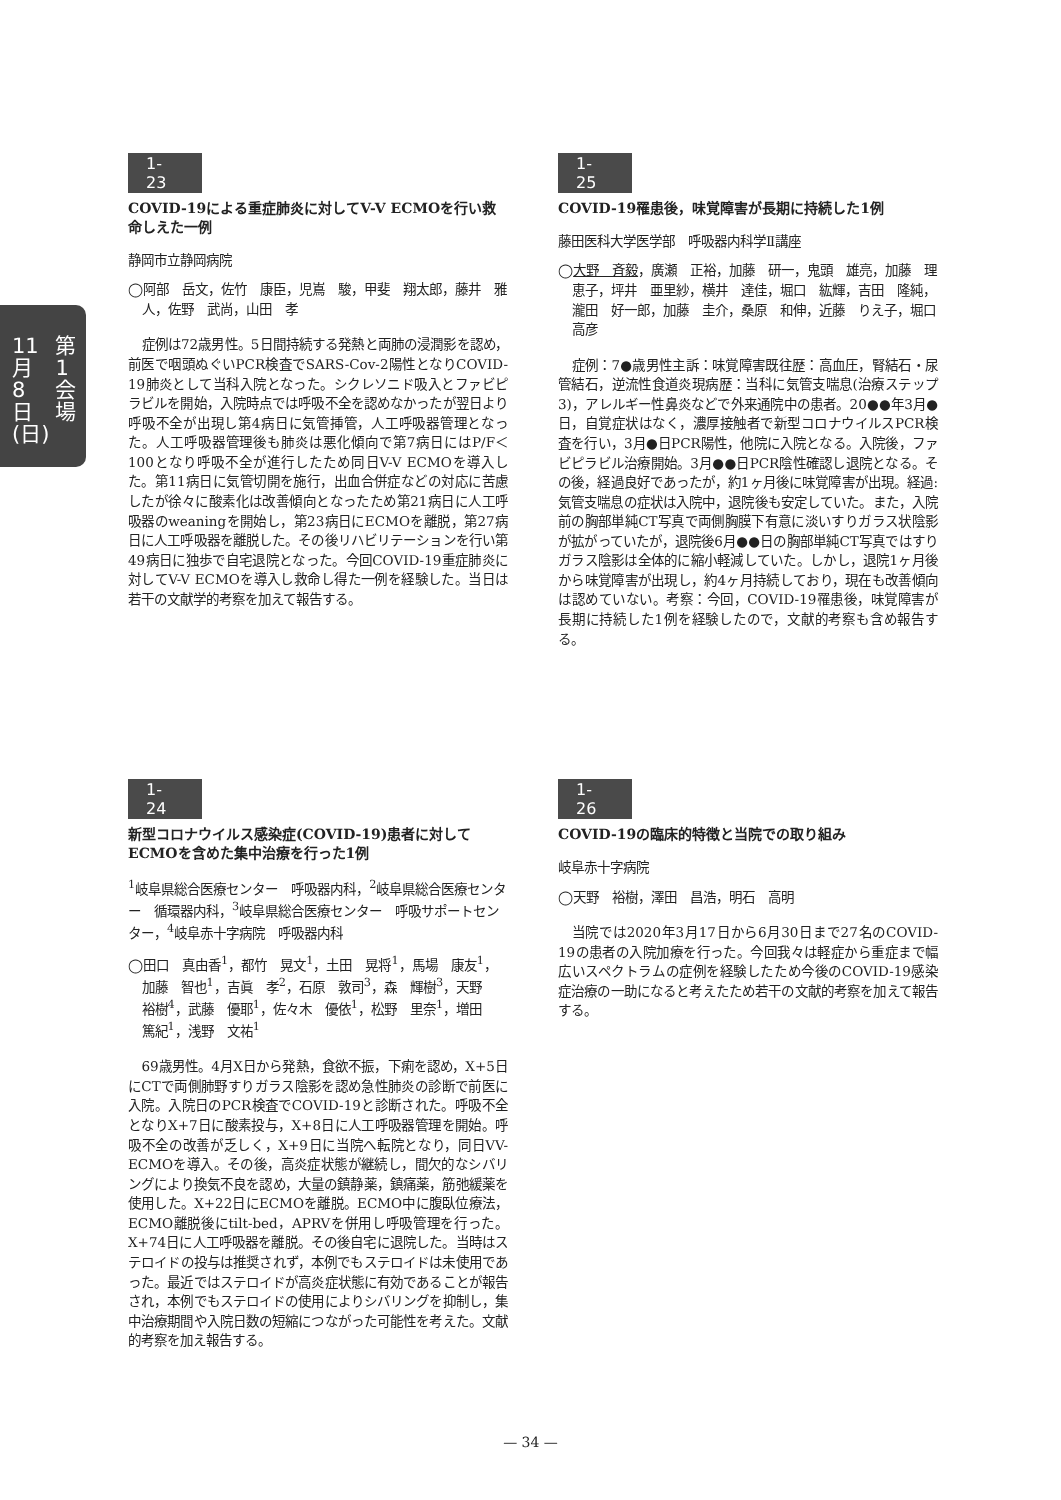11
月
8
日
(日)
第
1
会
場
1-23
COVID-19による重症肺炎に対してV-V ECMOを行い救命しえた一例
静岡市立静岡病院
◯阿部　岳文，佐竹　康臣，児嶌　駿，甲斐　翔太郎，藤井　雅人，佐野　武尚，山田　孝
症例は72歳男性。5日間持続する発熱と両肺の浸潤影を認め，前医で咽頭ぬぐいPCR検査でSARS-Cov-2陽性となりCOVID-19肺炎として当科入院となった。シクレソニド吸入とファビピラビルを開始，入院時点では呼吸不全を認めなかったが翌日より呼吸不全が出現し第4病日に気管挿管，人工呼吸器管理となった。人工呼吸器管理後も肺炎は悪化傾向で第7病日にはP/F＜100となり呼吸不全が進行したため同日V-V ECMOを導入した。第11病日に気管切開を施行，出血合併症などの対応に苦慮したが徐々に酸素化は改善傾向となったため第21病日に人工呼吸器のweaningを開始し，第23病日にECMOを離脱，第27病日に人工呼吸器を離脱した。その後リハビリテーションを行い第49病日に独歩で自宅退院となった。今回COVID-19重症肺炎に対してV-V ECMOを導入し救命し得た一例を経験した。当日は若干の文献学的考察を加えて報告する。
1-25
COVID-19罹患後，味覚障害が長期に持続した1例
藤田医科大学医学部　呼吸器内科学Ⅱ講座
◯大野　斉毅，廣瀬　正裕，加藤　研一，鬼頭　雄亮，加藤　理恵子，坪井　亜里紗，横井　達佳，堀口　紘輝，吉田　隆純，瀧田　好一郎，加藤　圭介，桑原　和伸，近藤　りえ子，堀口　高彦
症例：7●歳男性主訴：味覚障害既往歴：高血圧，腎結石・尿管結石，逆流性食道炎現病歴：当科に気管支喘息(治療ステップ3)，アレルギー性鼻炎などで外来通院中の患者。20●●年3月●日，自覚症状はなく，濃厚接触者で新型コロナウイルスPCR検査を行い，3月●日PCR陽性，他院に入院となる。入院後，ファビピラビル治療開始。3月●●日PCR陰性確認し退院となる。その後，経過良好であったが，約1ヶ月後に味覚障害が出現。経過:気管支喘息の症状は入院中，退院後も安定していた。また，入院前の胸部単純CT写真で両側胸膜下有意に淡いすりガラス状陰影が拡がっていたが，退院後6月●●日の胸部単純CT写真ではすりガラス陰影は全体的に縮小軽減していた。しかし，退院1ヶ月後から味覚障害が出現し，約4ヶ月持続しており，現在も改善傾向は認めていない。考察：今回，COVID-19罹患後，味覚障害が長期に持続した1例を経験したので，文献的考察も含め報告する。
1-24
新型コロナウイルス感染症(COVID-19)患者に対してECMOを含めた集中治療を行った1例
<sup>1</sup> 岐阜県総合医療センター　呼吸器内科，<sup>2</sup>岐阜県総合医療センター　循環器内科，<sup>3</sup>岐阜県総合医療センター　呼吸サポートセンター，<sup>4</sup>岐阜赤十字病院　呼吸器内科
◯田口　真由香<sup>1</sup>，都竹　晃文<sup>1</sup>，土田　晃将<sup>1</sup>，馬場　康友<sup>1</sup>，加藤　智也<sup>1</sup>，吉眞　孝<sup>2</sup>，石原　敦司<sup>3</sup>，森　輝樹<sup>3</sup>，天野　裕樹<sup>4</sup>，武藤　優耶<sup>1</sup>，佐々木　優依<sup>1</sup>，松野　里奈<sup>1</sup>，増田　篤紀<sup>1</sup>，浅野　文祐<sup>1</sup>
69歳男性。4月X日から発熱，食欲不振，下痢を認め，X+5日にCTで両側肺野すりガラス陰影を認め急性肺炎の診断で前医に入院。入院日のPCR検査でCOVID-19と診断された。呼吸不全となりX+7日に酸素投与，X+8日に人工呼吸器管理を開始。呼吸不全の改善が乏しく，X+9日に当院へ転院となり，同日VV-ECMOを導入。その後，高炎症状態が継続し，間欠的なシバリングにより換気不良を認め，大量の鎮静薬，鎮痛薬，筋弛緩薬を使用した。X+22日にECMOを離脱。ECMO中に腹臥位療法，ECMO離脱後にtilt-bed，APRVを併用し呼吸管理を行った。X+74日に人工呼吸器を離脱。その後自宅に退院した。当時はステロイドの投与は推奨されず，本例でもステロイドは未使用であった。最近ではステロイドが高炎症状態に有効であることが報告され，本例でもステロイドの使用によりシバリングを抑制し，集中治療期間や入院日数の短縮につながった可能性を考えた。文献的考察を加え報告する。
1-26
COVID-19の臨床的特徴と当院での取り組み
岐阜赤十字病院
◯天野　裕樹，澤田　昌浩，明石　高明
当院では2020年3月17日から6月30日まで27名のCOVID-19の患者の入院加療を行った。今回我々は軽症から重症まで幅広いスペクトラムの症例を経験したため今後のCOVID-19感染症治療の一助になると考えたため若干の文献的考察を加えて報告する。
— 34 —